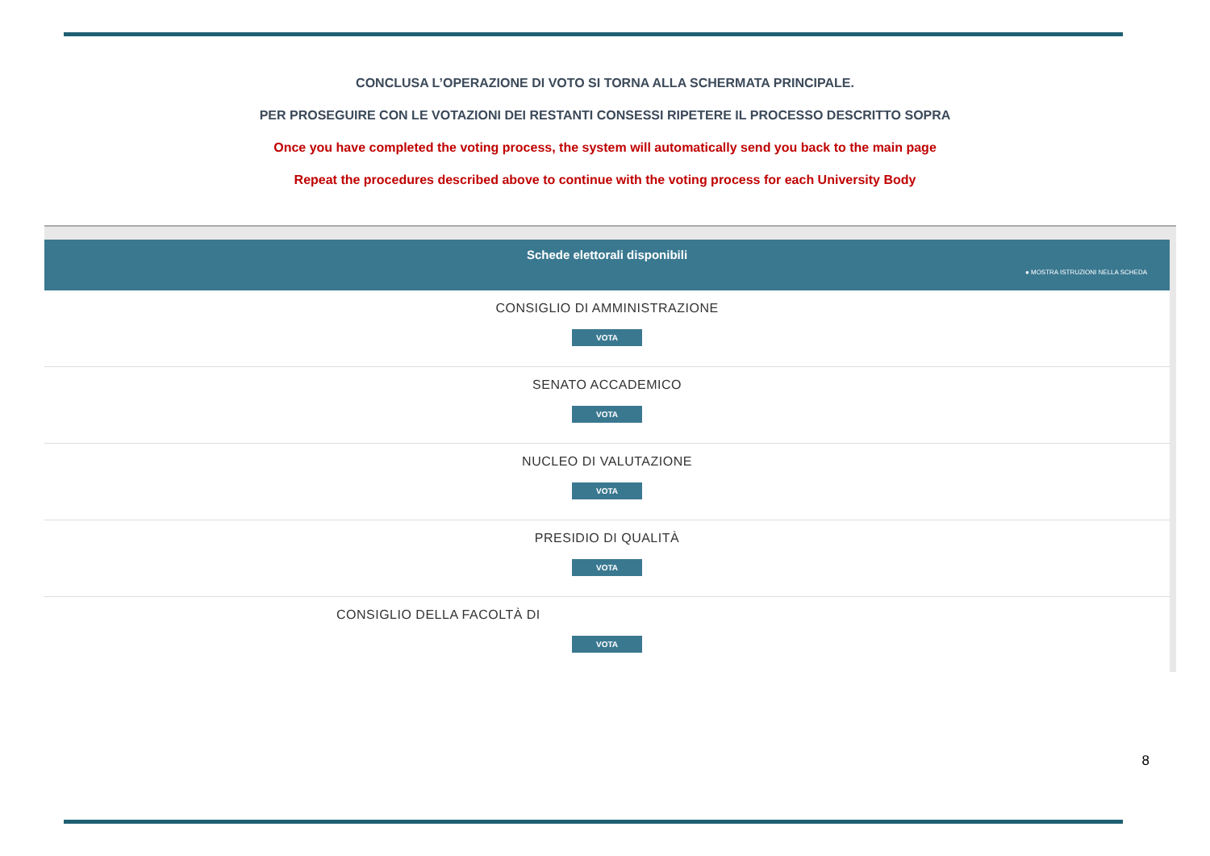CONCLUSA L’OPERAZIONE DI VOTO SI TORNA ALLA SCHERMATA PRINCIPALE.
PER PROSEGUIRE CON LE VOTAZIONI DEI RESTANTI CONSESSI RIPETERE IL PROCESSO DESCRITTO SOPRA
Once you have completed the voting process, the system will automatically send you back to the main page
Repeat the procedures described above to continue with the voting process for each University Body
Schede elettorali disponibili
● MOSTRA ISTRUZIONI NELLA SCHEDA
CONSIGLIO DI AMMINISTRAZIONE
VOTA
SENATO ACCADEMICO
VOTA
NUCLEO DI VALUTAZIONE
VOTA
PRESIDIO DI QUALITÀ
VOTA
CONSIGLIO DELLA FACOLTÀ DI
VOTA
8